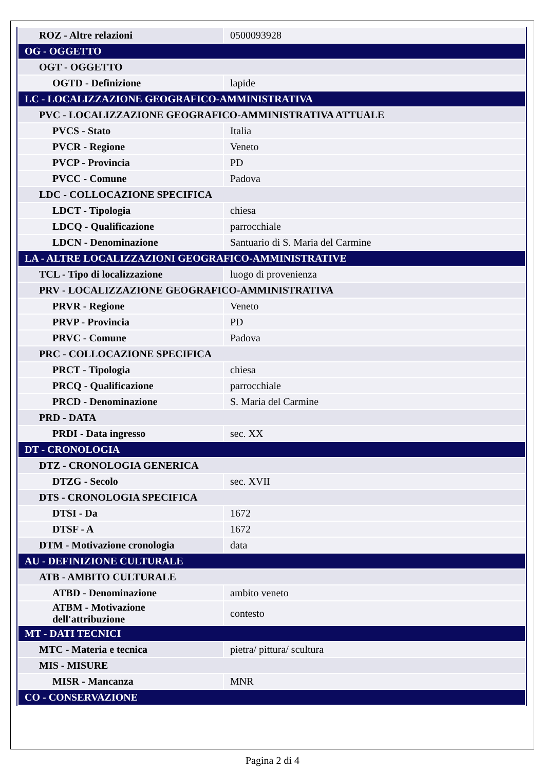| ROZ - Altre relazioni | 0500093928 |
| OG - OGGETTO | |
| OGT - OGGETTO | |
| OGTD - Definizione | lapide |
| LC - LOCALIZZAZIONE GEOGRAFICO-AMMINISTRATIVA | |
| PVC - LOCALIZZAZIONE GEOGRAFICO-AMMINISTRATIVA ATTUALE | |
| PVCS - Stato | Italia |
| PVCR - Regione | Veneto |
| PVCP - Provincia | PD |
| PVCC - Comune | Padova |
| LDC - COLLOCAZIONE SPECIFICA | |
| LDCT - Tipologia | chiesa |
| LDCQ - Qualificazione | parrocchiale |
| LDCN - Denominazione | Santuario di S. Maria del Carmine |
| LA - ALTRE LOCALIZZAZIONI GEOGRAFICO-AMMINISTRATIVE | |
| TCL - Tipo di localizzazione | luogo di provenienza |
| PRV - LOCALIZZAZIONE GEOGRAFICO-AMMINISTRATIVA | |
| PRVR - Regione | Veneto |
| PRVP - Provincia | PD |
| PRVC - Comune | Padova |
| PRC - COLLOCAZIONE SPECIFICA | |
| PRCT - Tipologia | chiesa |
| PRCQ - Qualificazione | parrocchiale |
| PRCD - Denominazione | S. Maria del Carmine |
| PRD - DATA | |
| PRDI - Data ingresso | sec. XX |
| DT - CRONOLOGIA | |
| DTZ - CRONOLOGIA GENERICA | |
| DTZG - Secolo | sec. XVII |
| DTS - CRONOLOGIA SPECIFICA | |
| DTSI - Da | 1672 |
| DTSF - A | 1672 |
| DTM - Motivazione cronologia | data |
| AU - DEFINIZIONE CULTURALE | |
| ATB - AMBITO CULTURALE | |
| ATBD - Denominazione | ambito veneto |
| ATBM - Motivazione dell'attribuzione | contesto |
| MT - DATI TECNICI | |
| MTC - Materia e tecnica | pietra/ pittura/ scultura |
| MIS - MISURE | |
| MISR - Mancanza | MNR |
| CO - CONSERVAZIONE | |
Pagina 2 di 4